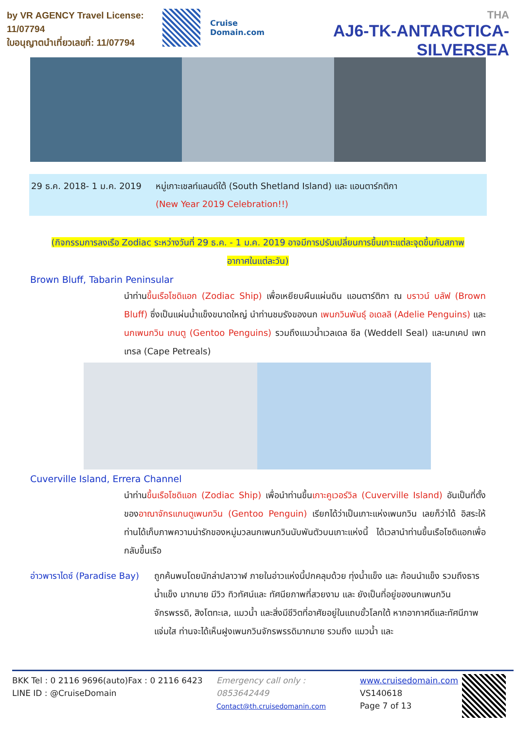by VR AGENCY Travel License: 11/07794
ใบอนุญาตนำเที่ยวเลขที่: 11/07794
Cruise Domain.com
THA
AJ6-TK-ANTARCTICA-SILVERSEA
29 ธ.ค. 2018- 1 ม.ค. 2019
หมู่เกาะเชลท์แลนด์ใต้ (South Shetland Island) และ แอนตาร์กติกา
(New Year 2019 Celebration!!)
(กิจกรรมการลงเรือ Zodiac ระหว่างวันที่ 29 ธ.ค. - 1 ม.ค. 2019 อาจมีการปรับเปลี่ยนการขึ้นเกาะแต่ละจุดขึ้นกับสภาพ
อากาศในแต่ละวัน)
Brown Bluff, Tabarin Peninsular
นำท่านขึ้นเรือโซดิแอก (Zodiac Ship) เพื่อเหยียบผืนแผ่นดิน แอนตาร์ติกา ณ บราวน์ บลัฟ (Brown Bluff) ซึ่งเป็นแผ่นน้ำแข็งขนาดใหญ่ นำท่านชมรังของนก เพนกวินพันธุ์ อเดลลิ (Adelie Penguins) และ นกเพนกวิน เกนตู (Gentoo Penguins) รวมถึงแมวน้ำเวลเดล ซีล (Weddell Seal) และนกเคป เพทเทรล (Cape Petreals)
Cuverville Island, Errera Channel
นำท่านขึ้นเรือโซดิแอก (Zodiac Ship) เพื่อนำท่านขึ้นเกาะคูเวอร์วิล (Cuverville Island) อันเป็นที่ตั้งของอาณาจักรแกนตูเพนกวิน (Gentoo Penguin) เรียกได้ว่าเป็นเกาะแห่งเพนกวิน เลยก็ว่าได้ อิสระให้ท่านได้เก็บภาพความน่ารักของหมู่มวลนกเพนกวินนับพันตัวบนเกาะแห่งนี้ ได้เวลานำท่านขึ้นเรือโซดิแอกเพื่อกลับขึ้นเรือ
อ่าวพาราไดซ์ (Paradise Bay)
ถูกค้นพบโดยนักล่าปลาวาฬ ภายในอ่าวแห่งนี้ปกคลุมด้วย ทุ่งน้ำแข็ง และ ก้อนนำแข็ง รวมถึงธารน้ำแข็ง มากมาย มีวิว ทิวทัศน์และ ทัศนียภาพที่สวยงาม และ ยังเป็นที่อยู่ของนกเพนกวินจักรพรรดิ, สิงโตทะเล, แมวน้ำ และสิ่งมีชีวิตที่อาศัยอยู่ในแถบขั้วโลกใต้ หากอากาศดีและทัศนีภาพแจ่มใส ท่านจะได้เห็นฝูงเพนกวินจักรพรรดิมากมาย รวมถึง แมวน้ำ และ
BKK Tel : 0 2116 9696(auto)Fax : 0 2116 6423
LINE ID : @CruiseDomain
Emergency call only : 0853642449
Contact@th.cruisedomanin.com
www.cruisedomain.com
VS140618
Page 7 of 13